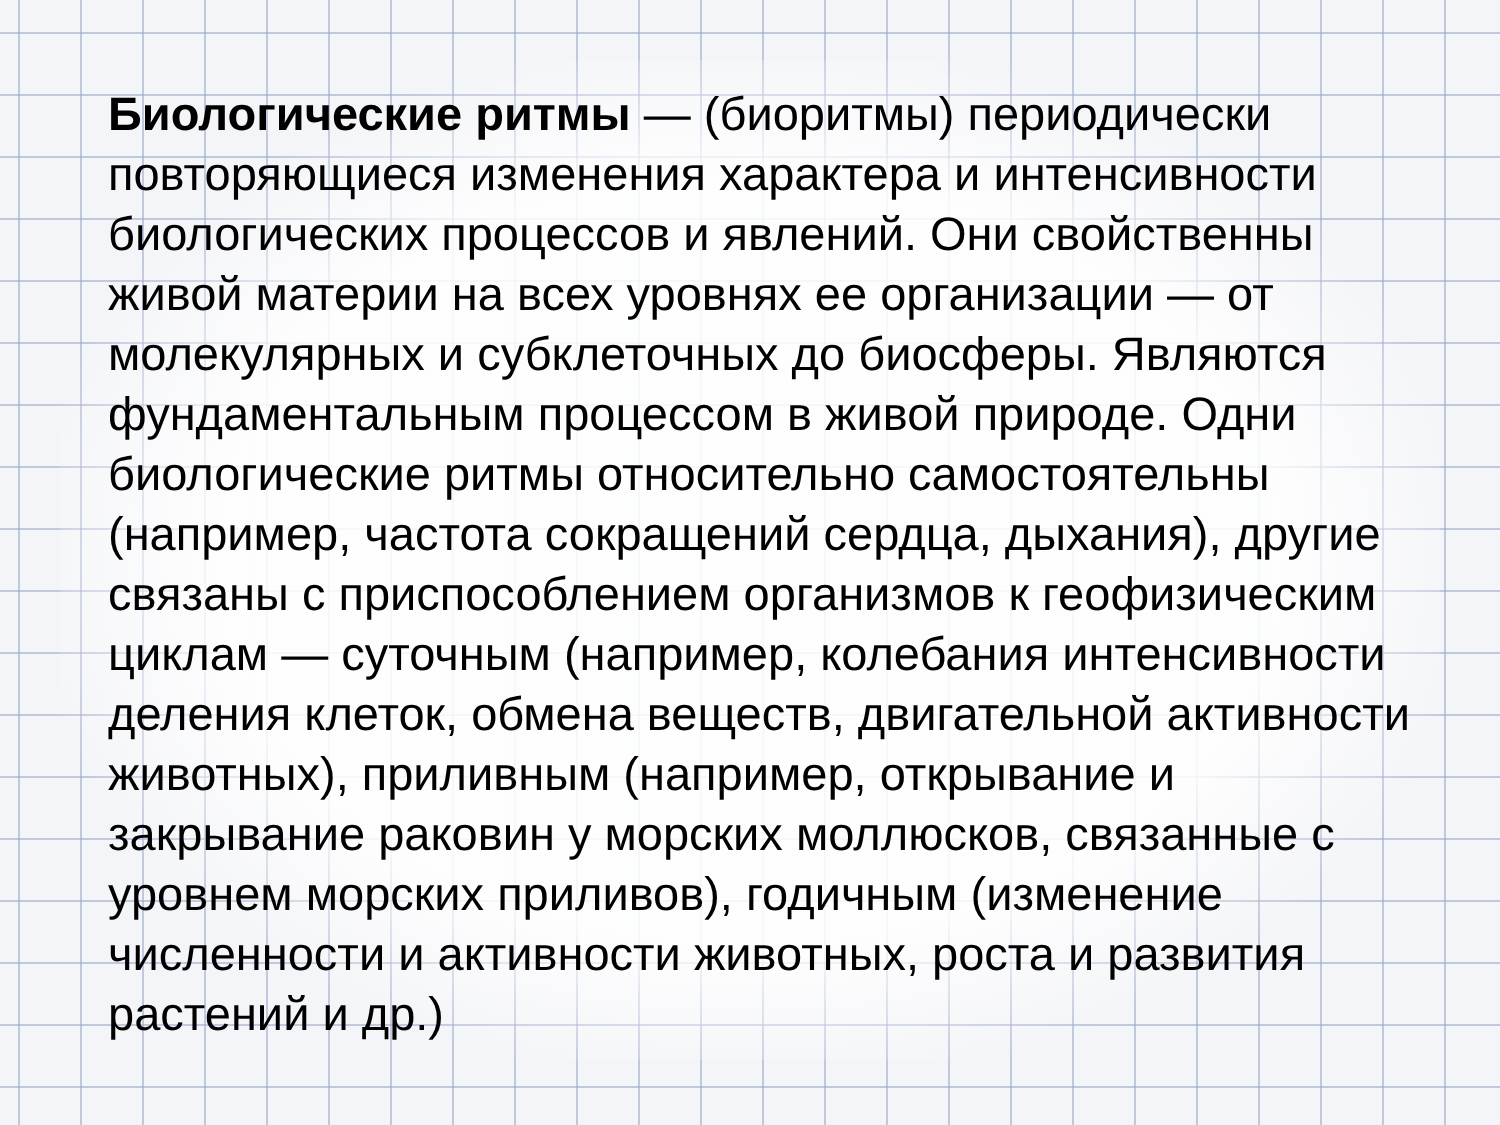Биологические ритмы — (биоритмы) периодически повторяющиеся изменения характера и интенсивности биологических процессов и явлений. Они свойственны живой материи на всех уровнях ее организации — от молекулярных и субклеточных до биосферы. Являются фундаментальным процессом в живой природе. Одни биологические ритмы относительно самостоятельны (например, частота сокращений сердца, дыхания), другие связаны с приспособлением организмов к геофизическим циклам — суточным (например, колебания интенсивности деления клеток, обмена веществ, двигательной активности животных), приливным (например, открывание и закрывание раковин у морских моллюсков, связанные с уровнем морских приливов), годичным (изменение численности и активности животных, роста и развития растений и др.)